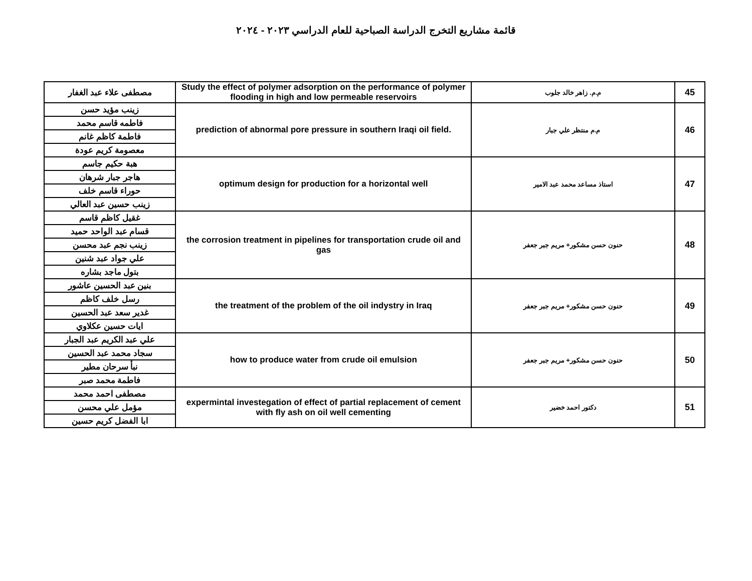قائمة مشاريع التخرج الدراسة الصباحية للعام الدراسي ٢٠٢٣ - ٢٠٢٤
| 45 | م.م. زاهر خالد جلوب | Study the effect of polymer adsorption on the performance of polymer flooding in high and low permeable reservoirs | مصطفى علاء عبد الغفار |
| 46 | م.م منتظر علي جبار | prediction of abnormal pore pressure in southern Iraqi oil field. | زينب مؤيد حسن |
| | | | فاطمه قاسم محمد |
| | | | فاطمة كاظم غانم |
| | | | معصومة كريم عودة |
| 47 | استاذ مساعد محمد عبد الامير | optimum design for production for a horizontal well | هبة حكيم جاسم |
| | | | هاجر جبار شرهان |
| | | | حوراء قاسم خلف |
| | | | زينب حسين عبد العالي |
| 48 | حنون حسن مشكور+ مريم جبر جعفر | the corrosion treatment in pipelines for transportation crude oil and gas | غقيل كاظم قاسم |
| | | | قسام عبد الواحد حميد |
| | | | زينب نجم عبد محسن |
| | | | علي جواد عبد شنين |
| | | | بتول ماجد بشاره |
| 49 | حنون حسن مشكور+ مريم جبر جعفر | the treatment of the problem of the oil indystry in Iraq | بنين عبد الحسين عاشور |
| | | | رسل خلف كاظم |
| | | | غدير سعد عبد الحسين |
| | | | ايات حسين عكلاوي |
| 50 | حنون حسن مشكور+ مريم جبر جعفر | how to produce water from crude oil emulsion | علي عبد الكريم عبد الجبار |
| | | | سجاد محمد عبد الحسين |
| | | | نبأ سرحان مطير |
| | | | فاطمة محمد صبر |
| 51 | دكتور احمد خضير | expermintal investegation of effect of partial replacement of cement with fly ash on oil well cementing | مصطفى احمد محمد |
| | | | مؤمل علي محسن |
| | | | ابا الفضل كريم حسين |